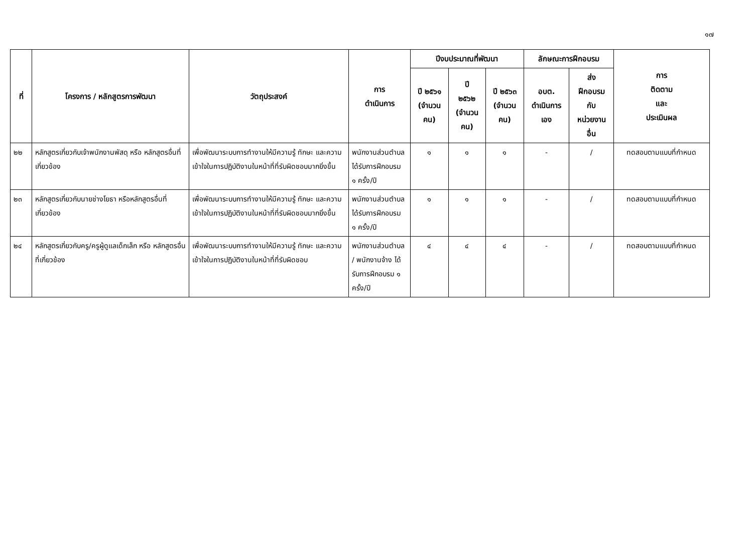๑๗
| ที่ | โครงการ / หลักสูตรการพัฒนา | วัตถุประสงค์ | การ ดำเนินการ | ปีงบประมาณที่พัฒนา | | | ลักษณะการฝึกอบรม | | การ ติดตาม และ ประเมินผล |
| --- | --- | --- | --- | --- | --- | --- | --- | --- | --- |
| | | | | ปี ๒๕๖๑ (จำนวน คน) | ปี ๒๕๖๒ (จำนวน คน) | ปี ๒๕๖๓ (จำนวน คน) | อบต. ดำเนินการ เอง | ส่ง ฝึกอบรม กับ หน่วยงาน อื่น | |
| ๒๒ | หลักสูตรเกี่ยวกับเจ้าพนักงานพัสดุ หรือ หลักสูตรอื่นที่เกี่ยวข้อง | เพื่อพัฒนาระบบการทำงานให้มีความรู้ ทักษะ และความเข้าใจในการปฏิบัติงานในหน้าที่ที่รับผิดชอบมากยิ่งขึ้น | พนักงานส่วนตำบล ได้รับการฝึกอบรม ๑ ครั้ง/ปี | ๑ | ๑ | ๑ | - | / | ทดสอบตามแบบที่กำหนด |
| ๒๓ | หลักสูตรเกี่ยวกับนายช่างโยธา หรือหลักสูตรอื่นที่เกี่ยวข้อง | เพื่อพัฒนาระบบการทำงานให้มีความรู้ ทักษะ และความเข้าใจในการปฏิบัติงานในหน้าที่ที่รับผิดชอบมากยิ่งขึ้น | พนักงานส่วนตำบล ได้รับการฝึกอบรม ๑ ครั้ง/ปี | ๑ | ๑ | ๑ | - | / | ทดสอบตามแบบที่กำหนด |
| ๒๔ | หลักสูตรเกี่ยวกับครู/ครูผู้ดูแลเด็กเล็ก หรือ หลักสูตรอื่นที่เกี่ยวข้อง | เพื่อพัฒนาระบบการทำงานให้มีความรู้ ทักษะ และความเข้าใจในการปฏิบัติงานในหน้าที่ที่รับผิดชอบ | พนักงานส่วนตำบล / พนักงานจ้าง ได้รับการฝึกอบรม ๑ ครั้ง/ปี | ๔ | ๔ | ๔ | - | / | ทดสอบตามแบบที่กำหนด |